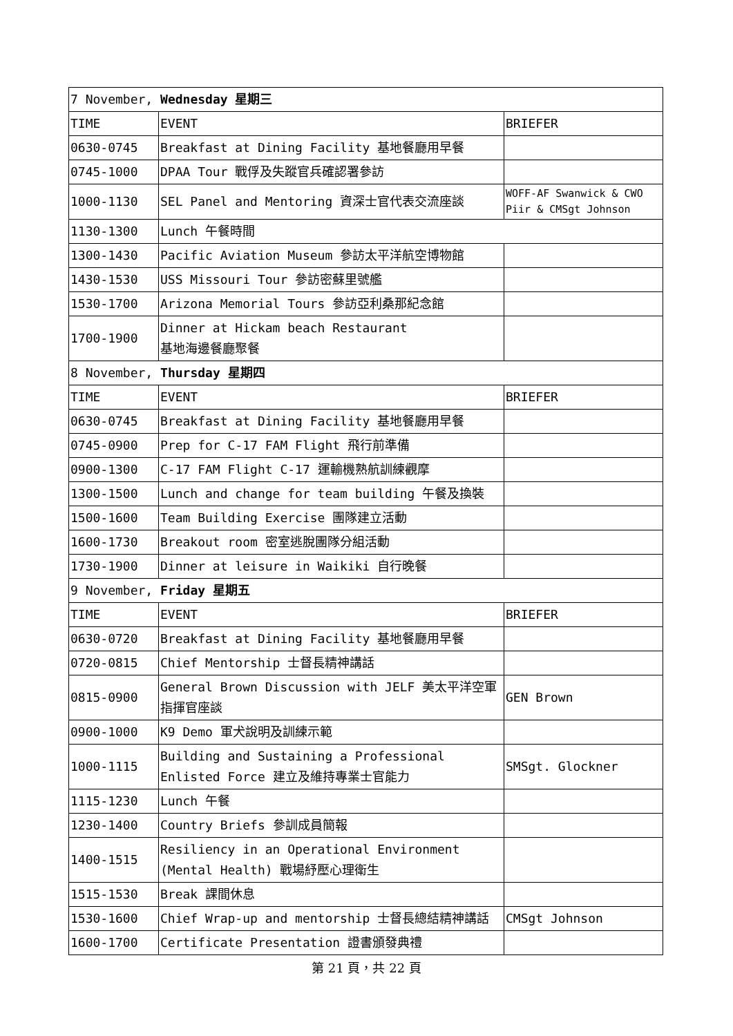| 7 November, Wednesday 星期三 | | |
| TIME | EVENT | BRIEFER |
| 0630-0745 | Breakfast at Dining Facility 基地餐廳用早餐 | |
| 0745-1000 | DPAA Tour 戰俘及失蹤官兵確認署參訪 | |
| 1000-1130 | SEL Panel and Mentoring 資深士官代表交流座談 | WOFF-AF Swanwick & CWO Piir & CMSgt Johnson |
| 1130-1300 | Lunch 午餐時間 | |
| 1300-1430 | Pacific Aviation Museum 參訪太平洋航空博物館 | |
| 1430-1530 | USS Missouri Tour 參訪密蘇里號艦 | |
| 1530-1700 | Arizona Memorial Tours 參訪亞利桑那紀念館 | |
| 1700-1900 | Dinner at Hickam beach Restaurant 基地海邊餐廳聚餐 | |
| 8 November, Thursday 星期四 | | |
| TIME | EVENT | BRIEFER |
| 0630-0745 | Breakfast at Dining Facility 基地餐廳用早餐 | |
| 0745-0900 | Prep for C-17 FAM Flight 飛行前準備 | |
| 0900-1300 | C-17 FAM Flight C-17 運輸機熟航訓練觀摩 | |
| 1300-1500 | Lunch and change for team building 午餐及換裝 | |
| 1500-1600 | Team Building Exercise 團隊建立活動 | |
| 1600-1730 | Breakout room 密室逃脫團隊分組活動 | |
| 1730-1900 | Dinner at leisure in Waikiki 自行晚餐 | |
| 9 November, Friday 星期五 | | |
| TIME | EVENT | BRIEFER |
| 0630-0720 | Breakfast at Dining Facility 基地餐廳用早餐 | |
| 0720-0815 | Chief Mentorship 士督長精神講話 | |
| 0815-0900 | General Brown Discussion with JELF 美太平洋空軍指揮官座談 | GEN Brown |
| 0900-1000 | K9 Demo 軍犬說明及訓練示範 | |
| 1000-1115 | Building and Sustaining a Professional Enlisted Force 建立及維持專業士官能力 | SMSgt. Glockner |
| 1115-1230 | Lunch 午餐 | |
| 1230-1400 | Country Briefs 參訓成員簡報 | |
| 1400-1515 | Resiliency in an Operational Environment (Mental Health) 戰場紓壓心理衛生 | |
| 1515-1530 | Break 課間休息 | |
| 1530-1600 | Chief Wrap-up and mentorship 士督長總結精神講話 | CMSgt Johnson |
| 1600-1700 | Certificate Presentation 證書頒發典禮 | |
第 21 頁，共 22 頁